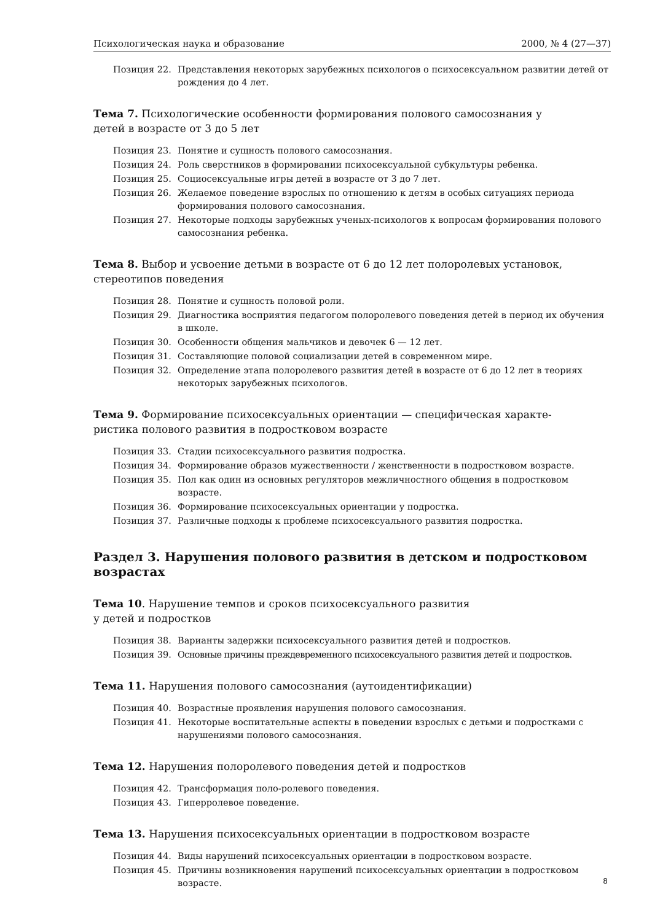Психологическая наука и образование 2000, № 4 (27—37)
Позиция 22. Представления некоторых зарубежных психологов о психосексуальном развитии детей от рождения до 4 лет.
Тема 7. Психологические особенности формирования полового самосознания у
детей в возрасте от 3 до 5 лет
Позиция 23. Понятие и сущность полового самосознания.
Позиция 24. Роль сверстников в формировании психосексуальной субкультуры ребенка.
Позиция 25. Социосексуальные игры детей в возрасте от 3 до 7 лет.
Позиция 26. Желаемое поведение взрослых по отношению к детям в особых ситуациях периода формирования полового самосознания.
Позиция 27. Некоторые подходы зарубежных ученых-психологов к вопросам формирования полового самосознания ребенка.
Тема 8. Выбор и усвоение детьми в возрасте от 6 до 12 лет полоролевых установок,
стереотипов поведения
Позиция 28. Понятие и сущность половой роли.
Позиция 29. Диагностика восприятия педагогом полоролевого поведения детей в период их обучения в школе.
Позиция 30. Особенности общения мальчиков и девочек 6 — 12 лет.
Позиция 31. Составляющие половой социализации детей в современном мире.
Позиция 32. Определение этапа полоролевого развития детей в возрасте от 6 до 12 лет в теориях некоторых зарубежных психологов.
Тема 9. Формирование психосексуальных ориентации — специфическая характе-
ристика полового развития в подростковом возрасте
Позиция 33. Стадии психосексуального развития подростка.
Позиция 34. Формирование образов мужественности / женственности в подростковом возрасте.
Позиция 35. Пол как один из основных регуляторов межличностного общения в подростковом возрасте.
Позиция 36. Формирование психосексуальных ориентации у подростка.
Позиция 37. Различные подходы к проблеме психосексуального развития подростка.
Раздел 3. Нарушения полового развития в детском и подростковом возрастах
Тема 10. Нарушение темпов и сроков психосексуального развития
у детей и подростков
Позиция 38. Варианты задержки психосексуального развития детей и подростков.
Позиция 39. Основные причины преждевременного психосексуального развития детей и подростков.
Тема 11. Нарушения полового самосознания (аутоидентификации)
Позиция 40. Возрастные проявления нарушения полового самосознания.
Позиция 41. Некоторые воспитательные аспекты в поведении взрослых с детьми и подростками с нарушениями полового самосознания.
Тема 12. Нарушения полоролевого поведения детей и подростков
Позиция 42. Трансформация поло-ролевого поведения.
Позиция 43. Гиперролевое поведение.
Тема 13. Нарушения психосексуальных ориентации в подростковом возрасте
Позиция 44. Виды нарушений психосексуальных ориентации в подростковом возрасте.
Позиция 45. Причины возникновения нарушений психосексуальных ориентации в подростковом возрасте.
8